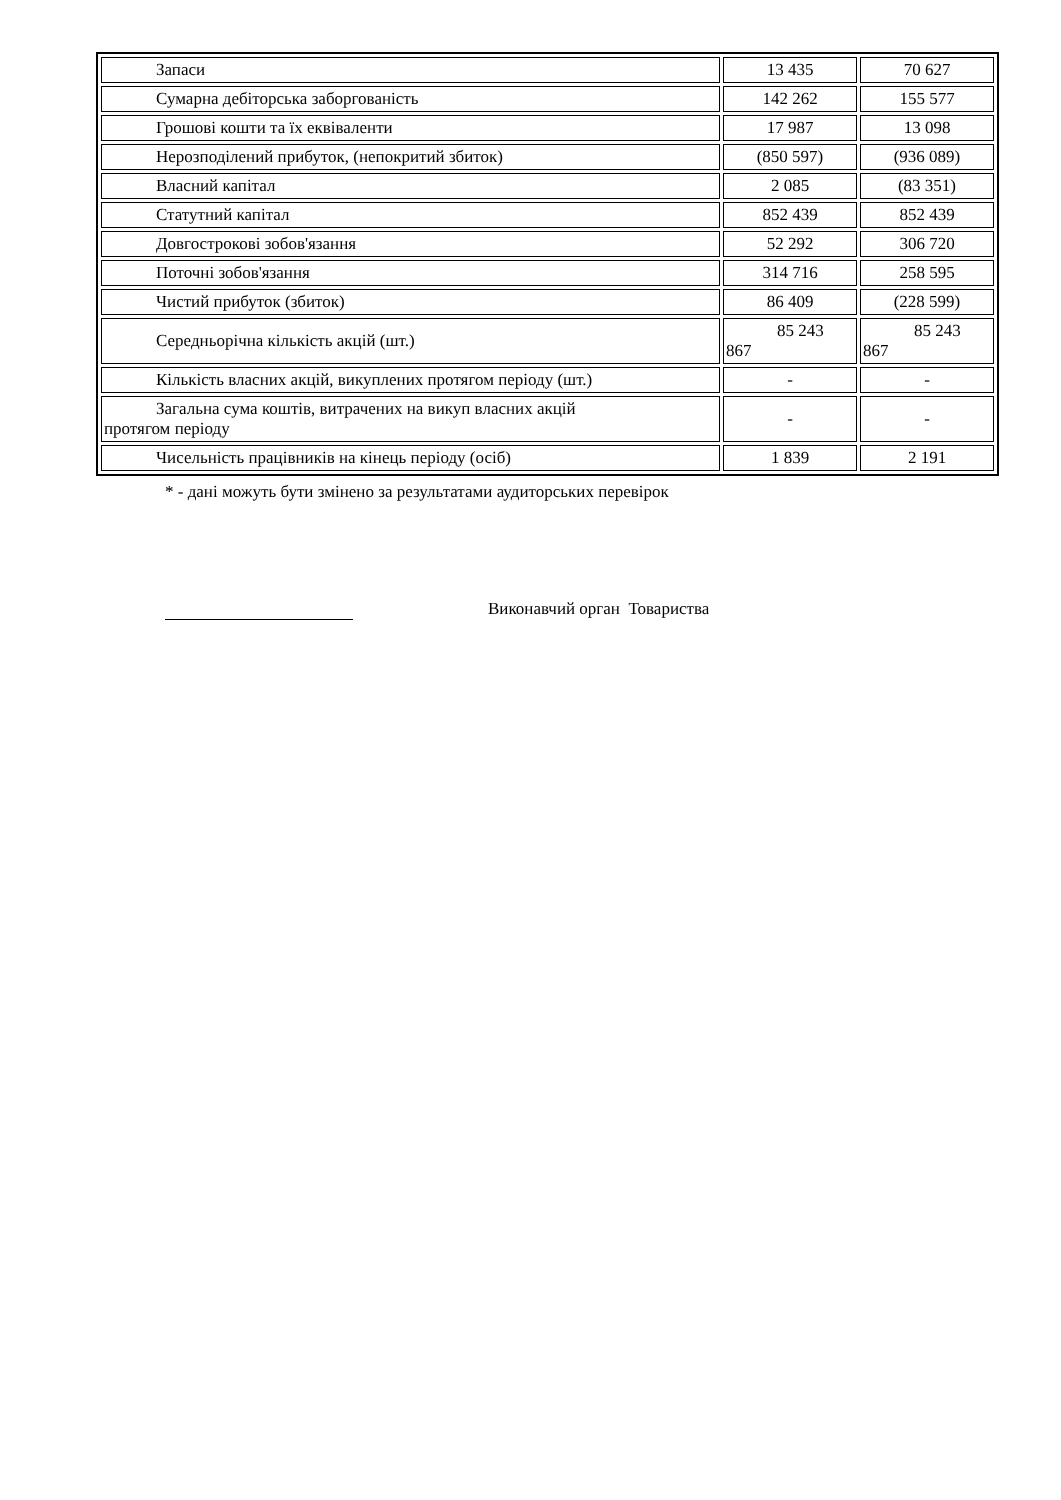| Запаси | 13 435 | 70 627 |
| Сумарна дебіторська заборгованість | 142 262 | 155 577 |
| Грошові кошти та їх еквіваленти | 17 987 | 13 098 |
| Нерозподілений прибуток, (непокритий збиток) | (850 597) | (936 089) |
| Власний капітал | 2 085 | (83 351) |
| Статутний капітал | 852 439 | 852 439 |
| Довгострокові зобов'язання | 52 292 | 306 720 |
| Поточні зобов'язання | 314 716 | 258 595 |
| Чистий прибуток (збиток) | 86 409 | (228 599) |
| Середньорічна кількість акцій (шт.) | 85 243 867 | 85 243 867 |
| Кількість власних акцій, викуплених протягом періоду (шт.) | - | - |
| Загальна сума коштів, витрачених на викуп власних акцій протягом періоду | - | - |
| Чисельність працівників на кінець періоду (осіб) | 1 839 | 2 191 |
* - дані можуть бути змінено за результатами аудиторських перевірок
Виконавчий орган Товариства